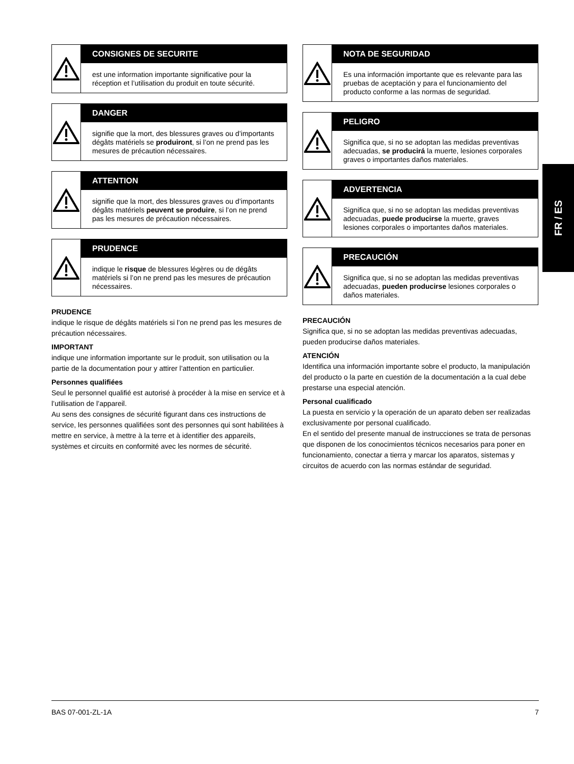CONSIGNES DE SECURITE
est une information importante significative pour la réception et l’utilisation du produit en toute sécurité.
DANGER
signifie que la mort, des blessures graves ou d’importants dégâts matériels se produiront, si l’on ne prend pas les mesures de précaution nécessaires.
ATTENTION
signifie que la mort, des blessures graves ou d’importants dégâts matériels peuvent se produire, si l’on ne prend pas les mesures de précaution nécessaires.
PRUDENCE
indique le risque de blessures légères ou de dégâts matériels si l’on ne prend pas les mesures de précaution nécessaires.
PRUDENCE
indique le risque de dégâts matériels si l’on ne prend pas les mesures de précaution nécessaires.
IMPORTANT
indique une information importante sur le produit, son utilisation ou la partie de la documentation pour y attirer l’attention en particulier.
Personnes qualifiées
Seul le personnel qualifié est autorisé à procéder à la mise en service et à l’utilisation de l’appareil.
Au sens des consignes de sécurité figurant dans ces instructions de service, les personnes qualifiées sont des personnes qui sont habili­tées à mettre en service, à mettre à la terre et à identifier des appareils, systèmes et circuits en conformité avec les normes de sécurité.
NOTA DE SEGURIDAD
Es una información importante que es relevante para las pruebas de aceptación y para el funcionamiento del producto conforme a las normas de seguridad.
PELIGRO
Significa que, si no se adoptan las medidas preventivas adecuadas, se producirá la muerte, lesiones corporales graves o importantes daños materiales.
ADVERTENCIA
Significa que, si no se adoptan las medidas preventivas adecuadas, puede producirse la muerte, graves lesiones corporales o importantes daños materiales.
PRECAUCIÓN
Significa que, si no se adoptan las medidas preventivas adecuadas, pueden producirse lesiones corporales o daños materiales.
PRECAUCIÓN
Significa que, si no se adoptan las medidas preventivas adecuadas, pueden producirse daños materiales.
ATENCIÓN
Identifica una información importante sobre el producto, la manipulación del producto o la parte en cuestión de la documentación a la cual debe prestarse una especial atención.
Personal cualificado
La puesta en servicio y la operación de un aparato deben ser realizadas exclusivamente por personal cualificado.
En el sentido del presente manual de instrucciones se trata de personas que disponen de los conocimientos técnicos necesarios para poner en funcionamiento, conectar a tierra y marcar los aparatos, sistemas y circuitos de acuerdo con las normas estándar de seguridad.
FR / ES
BAS 07-001-ZL-1A 7